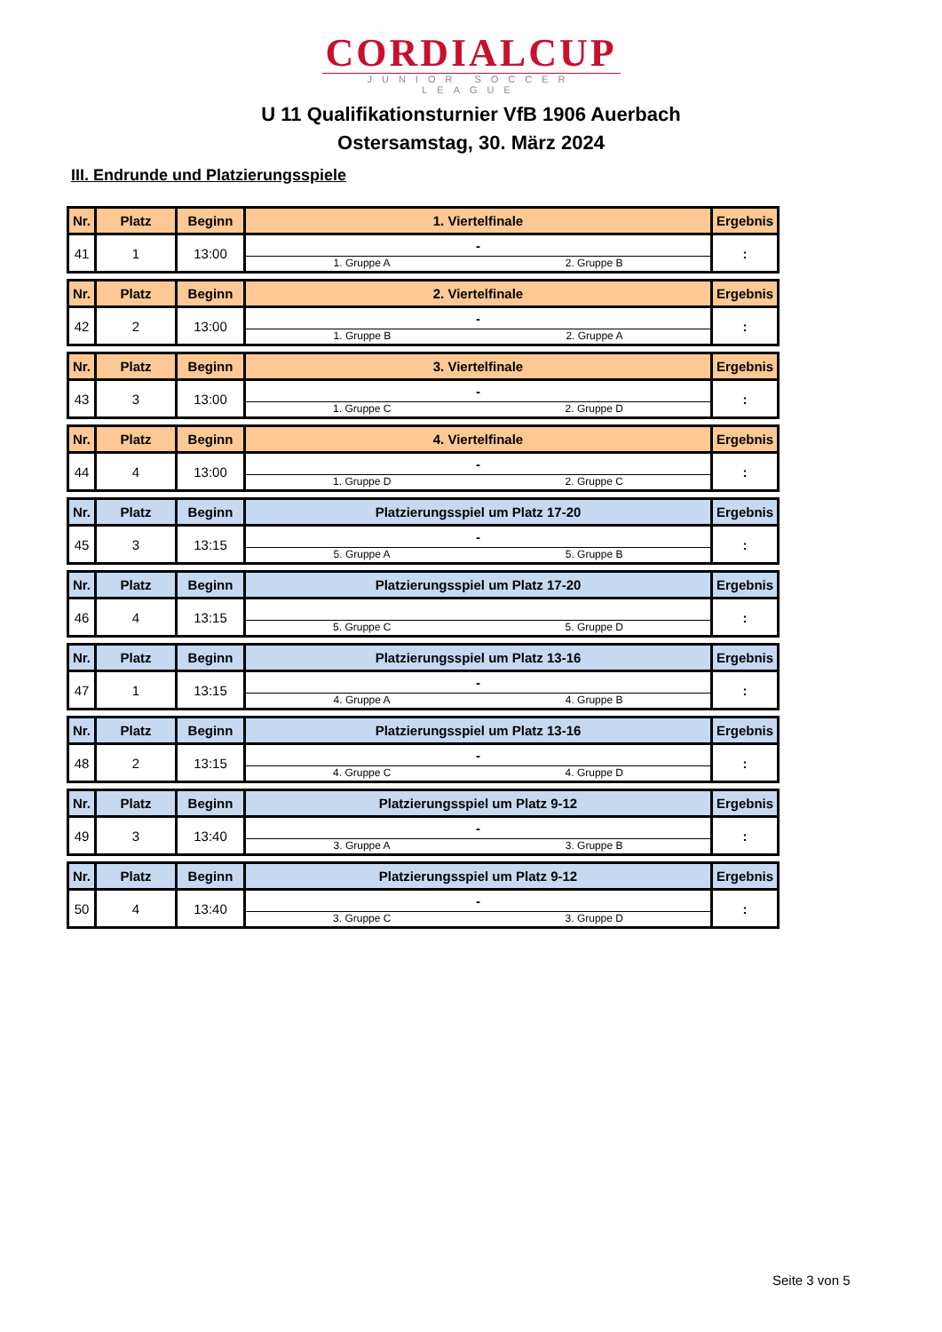CORDIALCUP
JUNIOR SOCCER LEAGUE
U 11 Qualifikationsturnier VfB 1906 Auerbach
Ostersamstag, 30. März 2024
III. Endrunde und Platzierungsspiele
| Nr. | Platz | Beginn | 1. Viertelfinale | Ergebnis |
| 41 | 1 | 13:00 | - 1. Gruppe A 2. Gruppe B | : |
| Nr. | Platz | Beginn | 2. Viertelfinale | Ergebnis |
| 42 | 2 | 13:00 | - 1. Gruppe B 2. Gruppe A | : |
| Nr. | Platz | Beginn | 3. Viertelfinale | Ergebnis |
| 43 | 3 | 13:00 | - 1. Gruppe C 2. Gruppe D | : |
| Nr. | Platz | Beginn | 4. Viertelfinale | Ergebnis |
| 44 | 4 | 13:00 | - 1. Gruppe D 2. Gruppe C | : |
| Nr. | Platz | Beginn | Platzierungsspiel um Platz 17-20 | Ergebnis |
| 45 | 3 | 13:15 | - 5. Gruppe A 5. Gruppe B | : |
| Nr. | Platz | Beginn | Platzierungsspiel um Platz 17-20 | Ergebnis |
| 46 | 4 | 13:15 | 5. Gruppe C 5. Gruppe D | : |
| Nr. | Platz | Beginn | Platzierungsspiel um Platz 13-16 | Ergebnis |
| 47 | 1 | 13:15 | - 4. Gruppe A 4. Gruppe B | : |
| Nr. | Platz | Beginn | Platzierungsspiel um Platz 13-16 | Ergebnis |
| 48 | 2 | 13:15 | - 4. Gruppe C 4. Gruppe D | : |
| Nr. | Platz | Beginn | Platzierungsspiel um Platz 9-12 | Ergebnis |
| 49 | 3 | 13:40 | - 3. Gruppe A 3. Gruppe B | : |
| Nr. | Platz | Beginn | Platzierungsspiel um Platz 9-12 | Ergebnis |
| 50 | 4 | 13:40 | - 3. Gruppe C 3. Gruppe D | : |
Seite 3 von 5